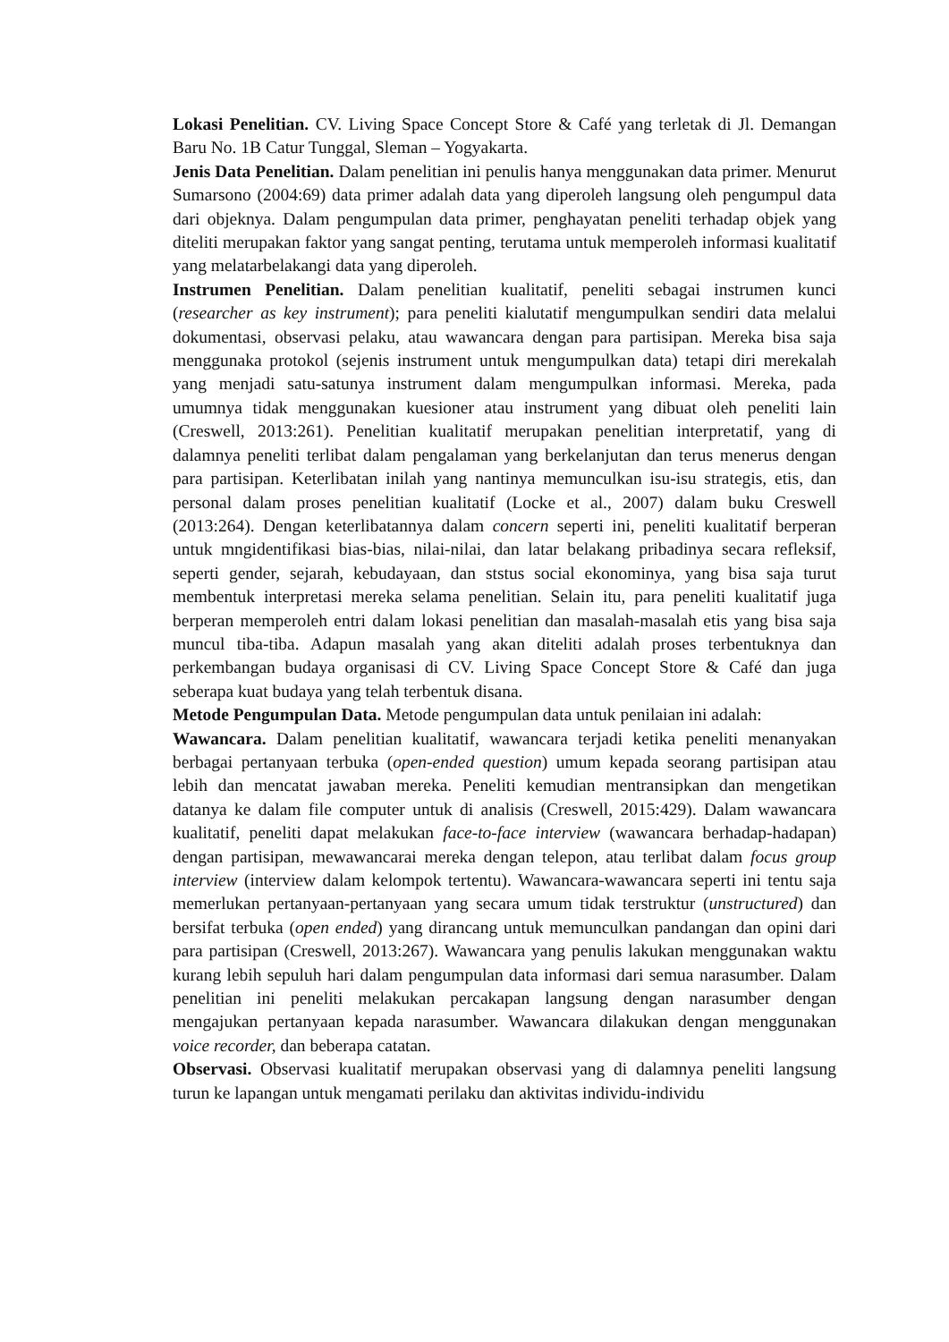Lokasi Penelitian. CV. Living Space Concept Store & Café yang terletak di Jl. Demangan Baru No. 1B Catur Tunggal, Sleman – Yogyakarta.
Jenis Data Penelitian. Dalam penelitian ini penulis hanya menggunakan data primer. Menurut Sumarsono (2004:69) data primer adalah data yang diperoleh langsung oleh pengumpul data dari objeknya. Dalam pengumpulan data primer, penghayatan peneliti terhadap objek yang diteliti merupakan faktor yang sangat penting, terutama untuk memperoleh informasi kualitatif yang melatarbelakangi data yang diperoleh.
Instrumen Penelitian. Dalam penelitian kualitatif, peneliti sebagai instrumen kunci (researcher as key instrument); para peneliti kialutatif mengumpulkan sendiri data melalui dokumentasi, observasi pelaku, atau wawancara dengan para partisipan. Mereka bisa saja menggunaka protokol (sejenis instrument untuk mengumpulkan data) tetapi diri merekalah yang menjadi satu-satunya instrument dalam mengumpulkan informasi. Mereka, pada umumnya tidak menggunakan kuesioner atau instrument yang dibuat oleh peneliti lain (Creswell, 2013:261). Penelitian kualitatif merupakan penelitian interpretatif, yang di dalamnya peneliti terlibat dalam pengalaman yang berkelanjutan dan terus menerus dengan para partisipan. Keterlibatan inilah yang nantinya memunculkan isu-isu strategis, etis, dan personal dalam proses penelitian kualitatif (Locke et al., 2007) dalam buku Creswell (2013:264). Dengan keterlibatannya dalam concern seperti ini, peneliti kualitatif berperan untuk mngidentifikasi bias-bias, nilai-nilai, dan latar belakang pribadinya secara refleksif, seperti gender, sejarah, kebudayaan, dan ststus social ekonominya, yang bisa saja turut membentuk interpretasi mereka selama penelitian. Selain itu, para peneliti kualitatif juga berperan memperoleh entri dalam lokasi penelitian dan masalah-masalah etis yang bisa saja muncul tiba-tiba. Adapun masalah yang akan diteliti adalah proses terbentuknya dan perkembangan budaya organisasi di CV. Living Space Concept Store & Café dan juga seberapa kuat budaya yang telah terbentuk disana.
Metode Pengumpulan Data. Metode pengumpulan data untuk penilaian ini adalah:
Wawancara. Dalam penelitian kualitatif, wawancara terjadi ketika peneliti menanyakan berbagai pertanyaan terbuka (open-ended question) umum kepada seorang partisipan atau lebih dan mencatat jawaban mereka. Peneliti kemudian mentransipkan dan mengetikan datanya ke dalam file computer untuk di analisis (Creswell, 2015:429). Dalam wawancara kualitatif, peneliti dapat melakukan face-to-face interview (wawancara berhadap-hadapan) dengan partisipan, mewawancarai mereka dengan telepon, atau terlibat dalam focus group interview (interview dalam kelompok tertentu). Wawancara-wawancara seperti ini tentu saja memerlukan pertanyaan-pertanyaan yang secara umum tidak terstruktur (unstructured) dan bersifat terbuka (open ended) yang dirancang untuk memunculkan pandangan dan opini dari para partisipan (Creswell, 2013:267). Wawancara yang penulis lakukan menggunakan waktu kurang lebih sepuluh hari dalam pengumpulan data informasi dari semua narasumber. Dalam penelitian ini peneliti melakukan percakapan langsung dengan narasumber dengan mengajukan pertanyaan kepada narasumber. Wawancara dilakukan dengan menggunakan voice recorder, dan beberapa catatan.
Observasi. Observasi kualitatif merupakan observasi yang di dalamnya peneliti langsung turun ke lapangan untuk mengamati perilaku dan aktivitas individu-individu